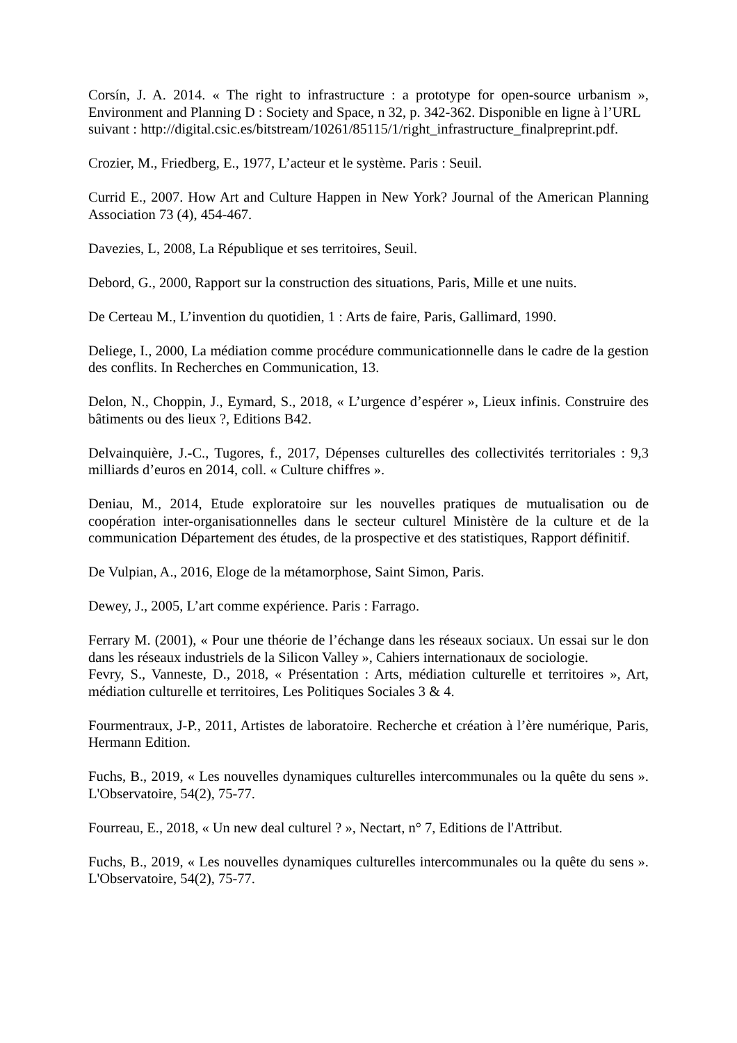Corsín, J. A. 2014. « The right to infrastructure : a prototype for open-source urbanism », Environment and Planning D : Society and Space, n 32, p. 342-362. Disponible en ligne à l’URL
suivant : http://digital.csic.es/bitstream/10261/85115/1/right_infrastructure_finalpreprint.pdf.
Crozier, M., Friedberg, E., 1977, L’acteur et le système. Paris : Seuil.
Currid E., 2007. How Art and Culture Happen in New York? Journal of the American Planning Association 73 (4), 454-467.
Davezies, L, 2008, La République et ses territoires, Seuil.
Debord, G., 2000, Rapport sur la construction des situations, Paris, Mille et une nuits.
De Certeau M., L’invention du quotidien, 1 : Arts de faire, Paris, Gallimard, 1990.
Deliege, I., 2000, La médiation comme procédure communicationnelle dans le cadre de la gestion des conflits. In Recherches en Communication, 13.
Delon, N., Choppin, J., Eymard, S., 2018, « L’urgence d’espérer », Lieux infinis. Construire des bâtiments ou des lieux ?, Editions B42.
Delvainquière, J.-C., Tugores, f., 2017, Dépenses culturelles des collectivités territoriales : 9,3 milliards d’euros en 2014, coll. « Culture chiffres ».
Deniau, M., 2014, Etude exploratoire sur les nouvelles pratiques de mutualisation ou de coopération inter-organisationnelles dans le secteur culturel Ministère de la culture et de la communication Département des études, de la prospective et des statistiques, Rapport définitif.
De Vulpian, A., 2016, Eloge de la métamorphose, Saint Simon, Paris.
Dewey, J., 2005, L’art comme expérience. Paris : Farrago.
Ferrary M. (2001), « Pour une théorie de l’échange dans les réseaux sociaux. Un essai sur le don dans les réseaux industriels de la Silicon Valley », Cahiers internationaux de sociologie.
Fevry, S., Vanneste, D., 2018, « Présentation : Arts, médiation culturelle et territoires », Art, médiation culturelle et territoires, Les Politiques Sociales 3 & 4.
Fourmentraux, J-P., 2011, Artistes de laboratoire. Recherche et création à l’ère numérique, Paris, Hermann Edition.
Fuchs, B., 2019, « Les nouvelles dynamiques culturelles intercommunales ou la quête du sens ». L'Observatoire, 54(2), 75-77.
Fourreau, E., 2018, « Un new deal culturel ? », Nectart, n° 7, Editions de l'Attribut.
Fuchs, B., 2019, « Les nouvelles dynamiques culturelles intercommunales ou la quête du sens ». L'Observatoire, 54(2), 75-77.